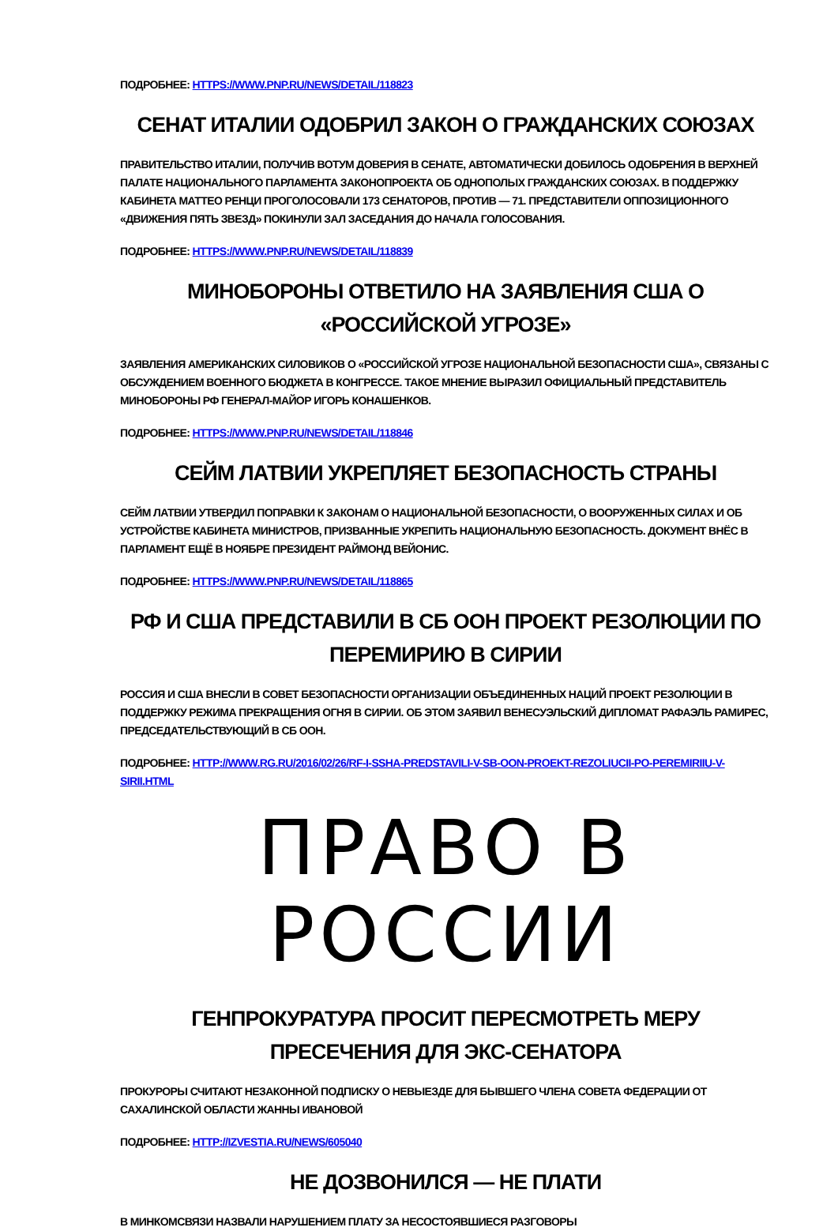ПОДРОБНЕЕ: HTTPS://WWW.PNP.RU/NEWS/DETAIL/118823
СЕНАТ ИТАЛИИ ОДОБРИЛ ЗАКОН О ГРАЖДАНСКИХ СОЮЗАХ
ПРАВИТЕЛЬСТВО ИТАЛИИ, ПОЛУЧИВ ВОТУМ ДОВЕРИЯ В СЕНАТЕ, АВТОМАТИЧЕСКИ ДОБИЛОСЬ ОДОБРЕНИЯ В ВЕРХНЕЙ ПАЛАТЕ НАЦИОНАЛЬНОГО ПАРЛАМЕНТА ЗАКОНОПРОЕКТА ОБ ОДНОПОЛЫХ ГРАЖДАНСКИХ СОЮЗАХ. В ПОДДЕРЖКУ КАБИНЕТА МАТТЕО РЕНЦИ ПРОГОЛОСОВАЛИ 173 СЕНАТОРОВ, ПРОТИВ — 71. ПРЕДСТАВИТЕЛИ ОППОЗИЦИОННОГО «ДВИЖЕНИЯ ПЯТЬ ЗВЕЗД» ПОКИНУЛИ ЗАЛ ЗАСЕДАНИЯ ДО НАЧАЛА ГОЛОСОВАНИЯ.
ПОДРОБНЕЕ: HTTPS://WWW.PNP.RU/NEWS/DETAIL/118839
МИНОБОРОНЫ ОТВЕТИЛО НА ЗАЯВЛЕНИЯ США О «РОССИЙСКОЙ УГРОЗЕ»
ЗАЯВЛЕНИЯ АМЕРИКАНСКИХ СИЛОВИКОВ О «РОССИЙСКОЙ УГРОЗЕ НАЦИОНАЛЬНОЙ БЕЗОПАСНОСТИ США», СВЯЗАНЫ С ОБСУЖДЕНИЕМ ВОЕННОГО БЮДЖЕТА В КОНГРЕССЕ. ТАКОЕ МНЕНИЕ ВЫРАЗИЛ ОФИЦИАЛЬНЫЙ ПРЕДСТАВИТЕЛЬ МИНОБОРОНЫ РФ ГЕНЕРАЛ-МАЙОР ИГОРЬ КОНАШЕНКОВ.
ПОДРОБНЕЕ: HTTPS://WWW.PNP.RU/NEWS/DETAIL/118846
СЕЙМ ЛАТВИИ УКРЕПЛЯЕТ БЕЗОПАСНОСТЬ СТРАНЫ
СЕЙМ ЛАТВИИ УТВЕРДИЛ ПОПРАВКИ К ЗАКОНАМ О НАЦИОНАЛЬНОЙ БЕЗОПАСНОСТИ, О ВООРУЖЕННЫХ СИЛАХ И ОБ УСТРОЙСТВЕ КАБИНЕТА МИНИСТРОВ, ПРИЗВАННЫЕ УКРЕПИТЬ НАЦИОНАЛЬНУЮ БЕЗОПАСНОСТЬ. ДОКУМЕНТ ВНЁС В ПАРЛАМЕНТ ЕЩЁ В НОЯБРЕ ПРЕЗИДЕНТ РАЙМОНД ВЕЙОНИС.
ПОДРОБНЕЕ: HTTPS://WWW.PNP.RU/NEWS/DETAIL/118865
РФ И США ПРЕДСТАВИЛИ В СБ ООН ПРОЕКТ РЕЗОЛЮЦИИ ПО ПЕРЕМИРИЮ В СИРИИ
РОССИЯ И США ВНЕСЛИ В СОВЕТ БЕЗОПАСНОСТИ ОРГАНИЗАЦИИ ОБЪЕДИНЕННЫХ НАЦИЙ ПРОЕКТ РЕЗОЛЮЦИИ В ПОДДЕРЖКУ РЕЖИМА ПРЕКРАЩЕНИЯ ОГНЯ В СИРИИ. ОБ ЭТОМ ЗАЯВИЛ ВЕНЕСУЭЛЬСКИЙ ДИПЛОМАТ РАФАЭЛЬ РАМИРЕС, ПРЕДСЕДАТЕЛЬСТВУЮЩИЙ В СБ ООН.
ПОДРОБНЕЕ: HTTP://WWW.RG.RU/2016/02/26/RF-I-SSHA-PREDSTAVILI-V-SB-OON-PROEKT-REZOLIUCII-PO-PEREMIRIIU-V-SIRII.HTML
ПРАВО В РОССИИ
ГЕНПРОКУРАТУРА ПРОСИТ ПЕРЕСМОТРЕТЬ МЕРУ ПРЕСЕЧЕНИЯ ДЛЯ ЭКС-СЕНАТОРА
ПРОКУРОРЫ СЧИТАЮТ НЕЗАКОННОЙ ПОДПИСКУ О НЕВЫЕЗДЕ ДЛЯ БЫВШЕГО ЧЛЕНА СОВЕТА ФЕДЕРАЦИИ ОТ САХАЛИНСКОЙ ОБЛАСТИ ЖАННЫ ИВАНОВОЙ
ПОДРОБНЕЕ: HTTP://IZVESTIA.RU/NEWS/605040
НЕ ДОЗВОНИЛСЯ — НЕ ПЛАТИ
В МИНКОМСВЯЗИ НАЗВАЛИ НАРУШЕНИЕМ ПЛАТУ ЗА НЕСОСТОЯВШИЕСЯ РАЗГОВОРЫ